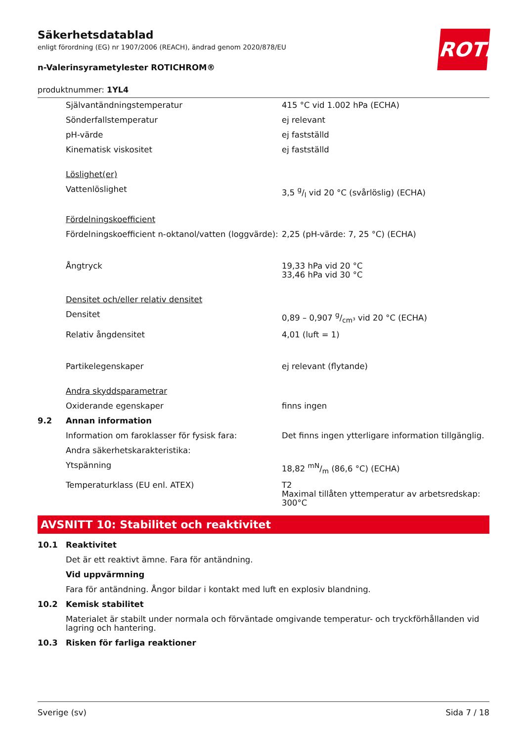ROTH
Säkerhetsdatablad
enligt förordning (EG) nr 1907/2006 (REACH), ändrad genom 2020/878/EU
n-Valerinsyrametylester ROTICHROM®
produktnummer: 1YL4
| | Självantändningstemperatur | 415 °C vid 1.002 hPa (ECHA) |
| | Sönderfallstemperatur | ej relevant |
| | pH-värde | ej fastställd |
| | Kinematisk viskositet | ej fastställd |
| | Löslighet(er) | |
| | Vattenlöslighet | 3,5 g/l vid 20 °C (svårlöslig) (ECHA) |
| | Fördelningskoefficient | |
| | Fördelningskoefficient n-oktanol/vatten (loggvärde): | 2,25 (pH-värde: 7, 25 °C) (ECHA) |
| | Ångtryck | 19,33 hPa vid 20 °C 33,46 hPa vid 30 °C |
| | Densitet och/eller relativ densitet | |
| | Densitet | 0,89 – 0,907 g/cm³ vid 20 °C (ECHA) |
| | Relativ ångdensitet | 4,01 (luft = 1) |
| | Partikelegenskaper | ej relevant (flytande) |
| | Andra skyddsparametrar | |
| | Oxiderande egenskaper | finns ingen |
| 9.2 | Annan information | |
| | Information om faroklasser för fysisk fara: | Det finns ingen ytterligare information tillgänglig. |
| | Andra säkerhetskarakteristika: | |
| | Ytspänning | 18,82 mN/m (86,6 °C) (ECHA) |
| | Temperaturklass (EU enl. ATEX) | T2 Maximal tillåten yttemperatur av arbetsredskap: 300°C |
AVSNITT 10: Stabilitet och reaktivitet
| 10.1 | Reaktivitet |
| | Det är ett reaktivt ämne. Fara för antändning. |
| | Vid uppvärmning |
| | Fara för antändning. Ångor bildar i kontakt med luft en explosiv blandning. |
| 10.2 | Kemisk stabilitet |
| | Materialet är stabilt under normala och förväntade omgivande temperatur- och tryckförhållanden vid lagring och hantering. |
| 10.3 | Risken för farliga reaktioner |
Sverige (sv) Sida 7 / 18